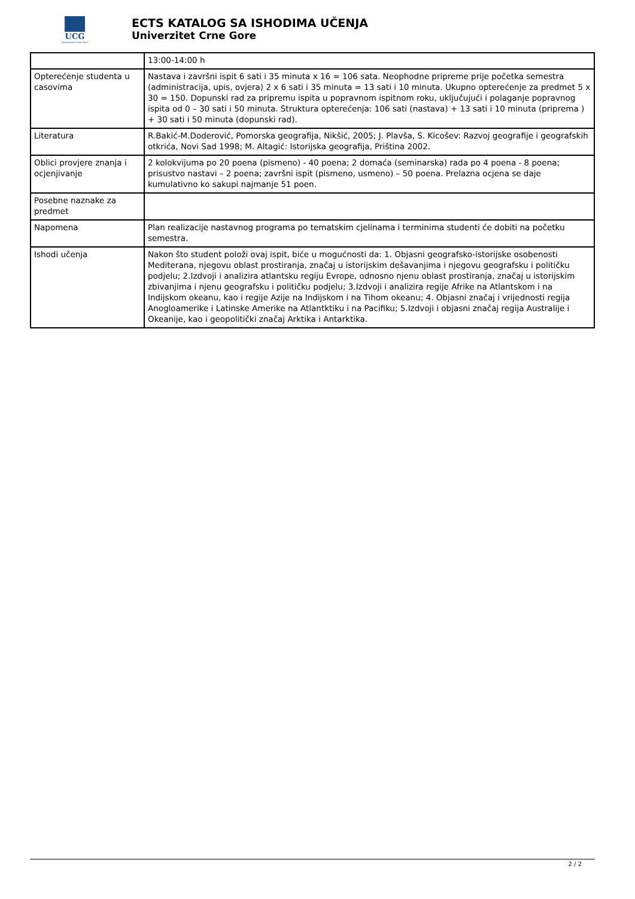UCG
Univerzitet Crne Gore
ECTS KATALOG SA ISHODIMA UČENJA
Univerzitet Crne Gore
| | 13:00-14:00 h |
| Opterećenje studenta u casovima | Nastava i završni ispit 6 sati i 35 minuta x 16 = 106 sata. Neophodne pripreme prije početka semestra (administracija, upis, ovjera) 2 x 6 sati i 35 minuta = 13 sati i 10 minuta. Ukupno opterećenje za predmet 5 x 30 = 150. Dopunski rad za pripremu ispita u popravnom ispitnom roku, uključujući i polaganje popravnog ispita od 0 – 30 sati i 50 minuta. Struktura opterećenja: 106 sati (nastava) + 13 sati i 10 minuta (priprema ) + 30 sati i 50 minuta (dopunski rad). |
| Literatura | R.Bakić-M.Doderović, Pomorska geografija, Nikšić, 2005; J. Plavša, S. Kicošev: Razvoj geografije i geografskih otkrića, Novi Sad 1998; M. Altagić: Istorijska geografija, Priština 2002. |
| Oblici provjere znanja i ocjenjivanje | 2 kolokvijuma po 20 poena (pismeno) - 40 poena; 2 domaća (seminarska) rada po 4 poena - 8 poena; prisustvo nastavi – 2 poena; završni ispit (pismeno, usmeno) – 50 poena. Prelazna ocjena se daje kumulativno ko sakupi najmanje 51 poen. |
| Posebne naznake za predmet | |
| Napomena | Plan realizacije nastavnog programa po tematskim cjelinama i terminima studenti će dobiti na početku semestra. |
| Ishodi učenja | Nakon što student položi ovaj ispit, biće u mogućnosti da: 1. Objasni geografsko-istorijske osobenosti Mediterana, njegovu oblast prostiranja, značaj u istorijskim dešavanjima i njegovu geografsku i političku podjelu; 2.Izdvoji i analizira atlantsku regiju Evrope, odnosno njenu oblast prostiranja, značaj u istorijskim zbivanjima i njenu geografsku i političku podjelu; 3.Izdvoji i analizira regije Afrike na Atlantskom i na Indijskom okeanu, kao i regije Azije na Indijskom i na Tihom okeanu; 4. Objasni značaj i vrijednosti regija Anogloamerike i Latinske Amerike na Atlantktiku i na Pacifiku; 5.Izdvoji i objasni značaj regija Australije i Okeanije, kao i geopolitički značaj Arktika i Antarktika. |
2 / 2